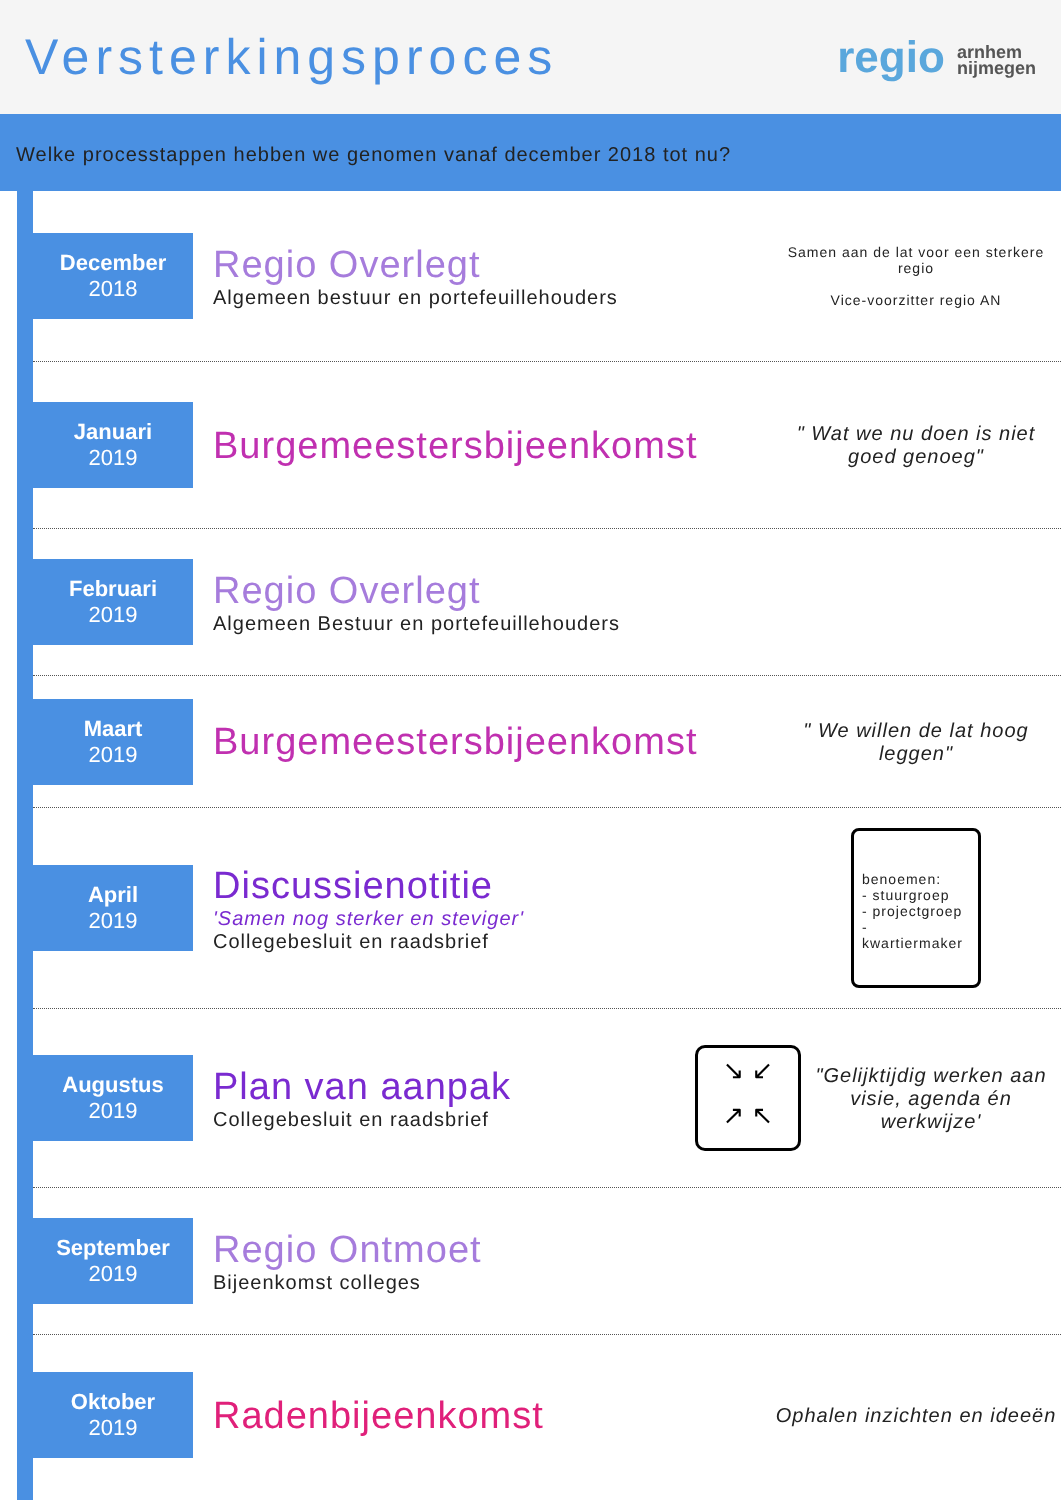Versterkingsproces
regio arnhem
nijmegen
Welke processtappen hebben we genomen vanaf december 2018 tot nu?
December
2018
Regio Overlegt
Algemeen bestuur en portefeuillehouders
Samen aan de lat voor een sterkere regio
Vice-voorzitter regio AN
Januari
2019
Burgemeestersbijeenkomst
" Wat we nu doen is niet goed genoeg"
Februari
2019
Regio Overlegt
Algemeen Bestuur en portefeuillehouders
Maart
2019
Burgemeestersbijeenkomst
" We willen de lat hoog leggen"
April
2019
Discussienotitie
'Samen nog sterker en steviger'
Collegebesluit en raadsbrief
benoemen:
- stuurgroep
- projectgroep
- kwartiermaker
Augustus
2019
Plan van aanpak
Collegebesluit en raadsbrief
↘ ↙
↗ ↖
"Gelijktijdig werken aan visie, agenda én werkwijze'
September
2019
Regio Ontmoet
Bijeenkomst colleges
Oktober
2019
Radenbijeenkomst
Ophalen inzichten en ideeën